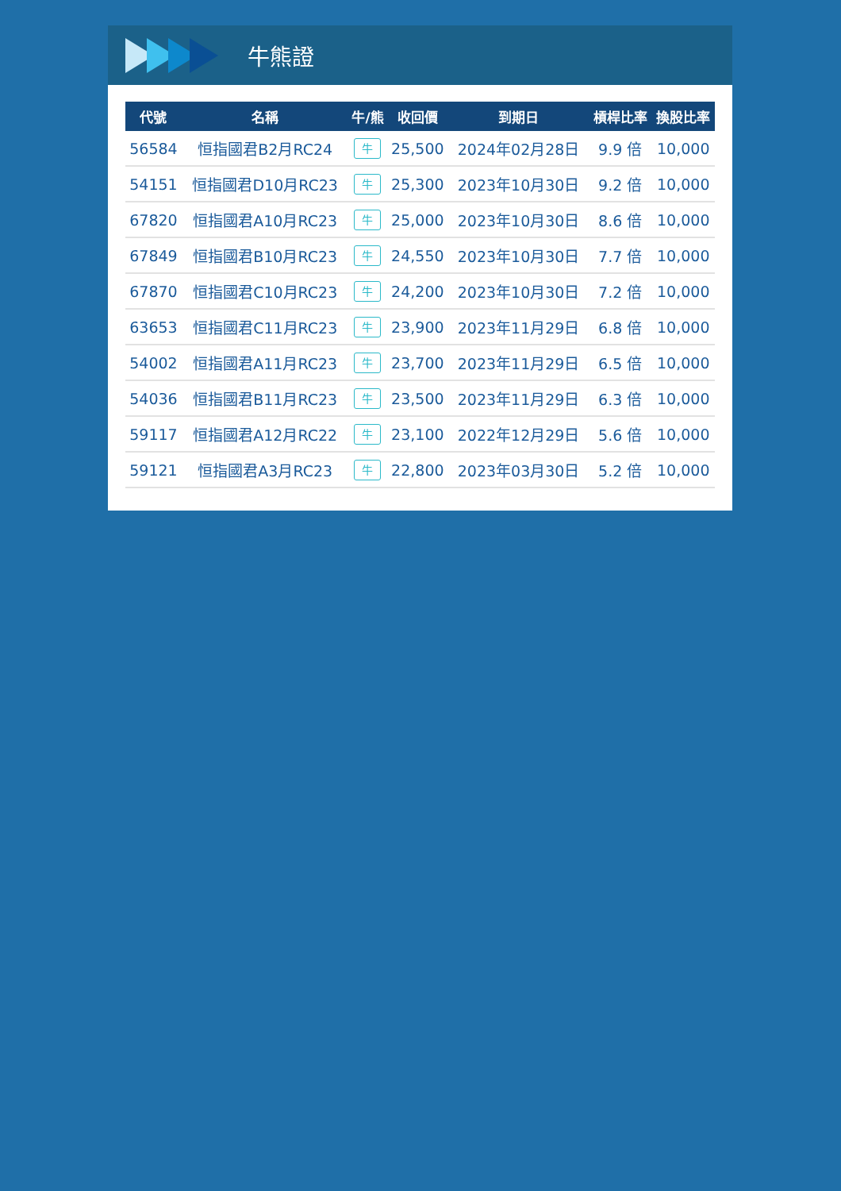牛熊證
| 代號 | 名稱 | 牛/熊 | 收回價 | 到期日 | 槓桿比率 | 換股比率 |
| --- | --- | --- | --- | --- | --- | --- |
| 56584 | 恒指國君B2月RC24 | 牛 | 25,500 | 2024年02月28日 | 9.9 倍 | 10,000 |
| 54151 | 恒指國君D10月RC23 | 牛 | 25,300 | 2023年10月30日 | 9.2 倍 | 10,000 |
| 67820 | 恒指國君A10月RC23 | 牛 | 25,000 | 2023年10月30日 | 8.6 倍 | 10,000 |
| 67849 | 恒指國君B10月RC23 | 牛 | 24,550 | 2023年10月30日 | 7.7 倍 | 10,000 |
| 67870 | 恒指國君C10月RC23 | 牛 | 24,200 | 2023年10月30日 | 7.2 倍 | 10,000 |
| 63653 | 恒指國君C11月RC23 | 牛 | 23,900 | 2023年11月29日 | 6.8 倍 | 10,000 |
| 54002 | 恒指國君A11月RC23 | 牛 | 23,700 | 2023年11月29日 | 6.5 倍 | 10,000 |
| 54036 | 恒指國君B11月RC23 | 牛 | 23,500 | 2023年11月29日 | 6.3 倍 | 10,000 |
| 59117 | 恒指國君A12月RC22 | 牛 | 23,100 | 2022年12月29日 | 5.6 倍 | 10,000 |
| 59121 | 恒指國君A3月RC23 | 牛 | 22,800 | 2023年03月30日 | 5.2 倍 | 10,000 |